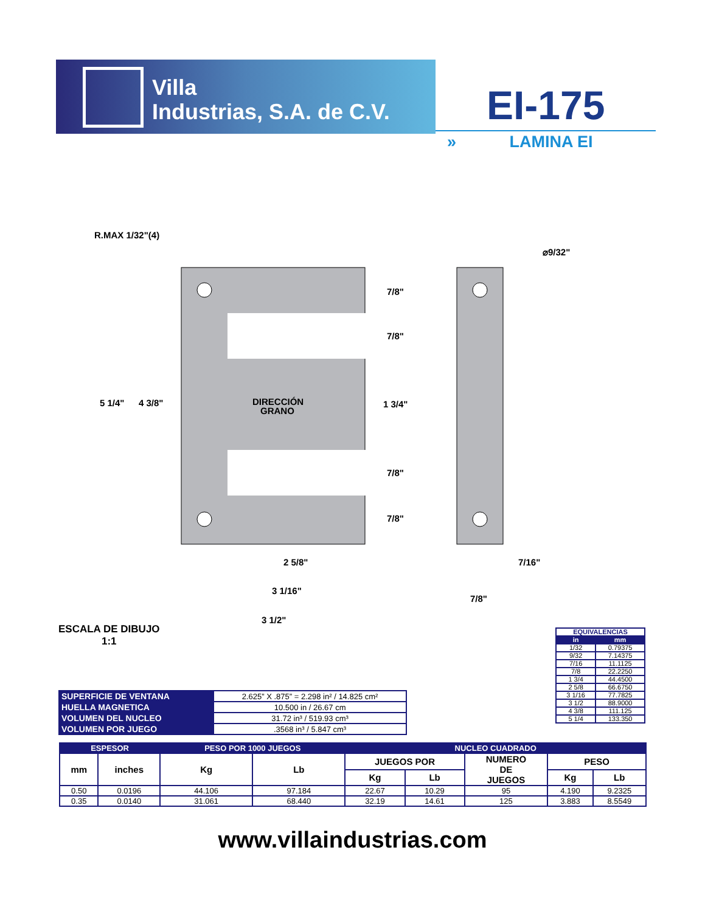Villa
Industrias, S.A. de C.V.
EI-175
» LAMINA EI
R.MAX 1/32"(4)
⌀9/32"
5 1/4"
4 3/8"
DIRECCIÓN
GRANO
7/8"
7/8"
1 3/4"
7/8"
7/8"
2 5/8"
3 1/16"
3 1/2"
7/16"
7/8"
ESCALA DE DIBUJO
1:1
| EQUIVALENCIAS | |
| --- | --- |
| in | mm |
| 1/32 | 0.79375 |
| 9/32 | 7.14375 |
| 7/16 | 11.1125 |
| 7/8 | 22.2250 |
| 1 3/4 | 44.4500 |
| 2 5/8 | 66.6750 |
| 3 1/16 | 77.7825 |
| 3 1/2 | 88.9000 |
| 4 3/8 | 111.125 |
| 5 1/4 | 133.350 |
| SUPERFICIE DE VENTANA | 2.625” X .875” = 2.298 in² / 14.825 cm² |
| HUELLA MAGNETICA | 10.500 in / 26.67 cm |
| VOLUMEN DEL NUCLEO | 31.72 in³ / 519.93 cm³ |
| VOLUMEN POR JUEGO | .3568 in³ / 5.847 cm³ |
| ESPESOR | | PESO POR 1000 JUEGOS | | NUCLEO CUADRADO | | | | |
| --- | --- | --- | --- | --- | --- | --- | --- | --- |
| mm | inches | Kg | Lb | JUEGOS POR | | NUMERO DE JUEGOS | PESO | |
| | | | | Kg | Lb | | Kg | Lb |
| 0.50 | 0.0196 | 44.106 | 97.184 | 22.67 | 10.29 | 95 | 4.190 | 9.2325 |
| 0.35 | 0.0140 | 31.061 | 68.440 | 32.19 | 14.61 | 125 | 3.883 | 8.5549 |
www.villaindustrias.com